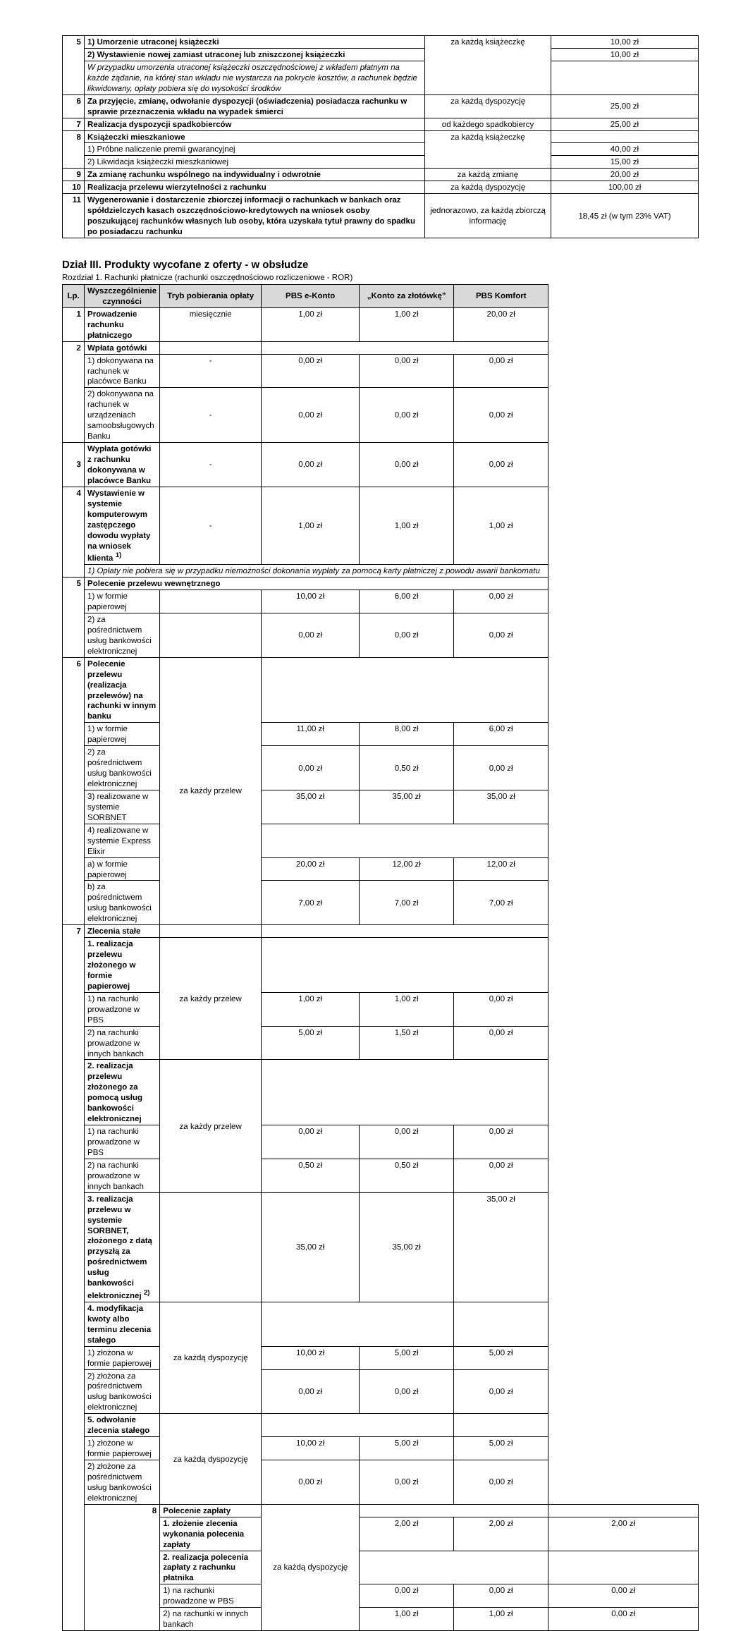| 5 | 1) Umorzenie utraconej książeczki | za każdą książeczkę | 10,00 zł |
| | 2) Wystawienie nowej zamiast utraconej lub zniszczonej książeczki | | 10,00 zł |
| | W przypadku umorzenia utraconej książeczki oszczędnościowej z wkładem płatnym na każde żądanie, na której stan wkładu nie wystarcza na pokrycie kosztów, a rachunek będzie likwidowany, opłaty pobiera się do wysokości środków | | |
| 6 | Za przyjęcie, zmianę, odwołanie dyspozycji (oświadczenia) posiadacza rachunku w sprawie przeznaczenia wkładu na wypadek śmierci | za każdą dyspozycję | 25,00 zł |
| 7 | Realizacja dyspozycji spadkobierców | od każdego spadkobiercy | 25,00 zł |
| 8 | Książeczki mieszkaniowe | za każdą książeczkę | |
| | 1) Próbne naliczenie premii gwarancyjnej | | 40,00 zł |
| | 2) Likwidacja książeczki mieszkaniowej | | 15,00 zł |
| 9 | Za zmianę rachunku wspólnego na indywidualny i odwrotnie | za każdą zmianę | 20,00 zł |
| 10 | Realizacja przelewu wierzytelności z rachunku | za każdą dyspozycję | 100,00 zł |
| 11 | Wygenerowanie i dostarczenie zbiorczej informacji o rachunkach w bankach oraz spółdzielczych kasach oszczędnościowo-kredytowych na wniosek osoby poszukującej rachunków własnych lub osoby, która uzyskała tytuł prawny do spadku po posiadaczu rachunku | jednorazowo, za każdą zbiorczą informację | 18,45 zł (w tym 23% VAT) |
Dział III. Produkty wycofane z oferty - w obsłudze
Rozdział 1. Rachunki płatnicze (rachunki oszczędnościowo rozliczeniowe - ROR)
| Lp. | Wyszczególnienie czynności | Tryb pobierania opłaty | PBS e-Konto | „Konto za złotówkę” | PBS Komfort | |
| --- | --- | --- | --- | --- | --- | --- |
| 1 | Prowadzenie rachunku płatniczego | miesięcznie | 1,00 zł | 1,00 zł | 20,00 zł | |
| 2 | Wpłata gotówki | | | | | |
| | 1) dokonywana na rachunek w placówce Banku | - | 0,00 zł | 0,00 zł | 0,00 zł | |
| | 2) dokonywana na rachunek w urządzeniach samoobsługowych Banku | - | 0,00 zł | 0,00 zł | 0,00 zł | |
| 3 | Wypłata gotówki z rachunku dokonywana w placówce Banku | - | 0,00 zł | 0,00 zł | 0,00 zł | |
| 4 | Wystawienie w systemie komputerowym zastępczego dowodu wypłaty na wniosek klienta <sup>1)</sup> | - | 1,00 zł | 1,00 zł | 1,00 zł | |
| | 1) Opłaty nie pobiera się w przypadku niemożności dokonania wypłaty za pomocą karty płatniczej z powodu awarii bankomatu | | | | | |
| 5 | Polecenie przelewu wewnętrznego | | | | | |
| | 1) w formie papierowej | | 10,00 zł | 6,00 zł | 0,00 zł | |
| | 2) za pośrednictwem usług bankowości elektronicznej | | 0,00 zł | 0,00 zł | 0,00 zł | |
| 6 | Polecenie przelewu (realizacja przelewów) na rachunki w innym banku | za każdy przelew | | | | |
| | 1) w formie papierowej | | 11,00 zł | 8,00 zł | 6,00 zł | |
| | 2) za pośrednictwem usług bankowości elektronicznej | | 0,00 zł | 0,50 zł | 0,00 zł | |
| | 3) realizowane w systemie SORBNET | | 35,00 zł | 35,00 zł | 35,00 zł | |
| | 4) realizowane w systemie Express Elixir | | | | | |
| | a) w formie papierowej | | 20,00 zł | 12,00 zł | 12,00 zł | |
| | b) za pośrednictwem usług bankowości elektronicznej | | 7,00 zł | 7,00 zł | 7,00 zł | |
| 7 | Zlecenia stałe | | | | | |
| | 1. realizacja przelewu złożonego w formie papierowej | za każdy przelew | | | | |
| | 1) na rachunki prowadzone w PBS | | 1,00 zł | 1,00 zł | 0,00 zł | |
| | 2) na rachunki prowadzone w innych bankach | | 5,00 zł | 1,50 zł | 0,00 zł | |
| | 2. realizacja przelewu złożonego za pomocą usług bankowości elektronicznej | za każdy przelew | | | | |
| | 1) na rachunki prowadzone w PBS | | 0,00 zł | 0,00 zł | 0,00 zł | |
| | 2) na rachunki prowadzone w innych bankach | | 0,50 zł | 0,50 zł | 0,00 zł | |
| | 3. realizacja przelewu w systemie SORBNET, złożonego z datą przyszłą za pośrednictwem usług bankowości elektronicznej <sup>2)</sup> | | 35,00 zł | 35,00 zł | 35,00 zł | |
| | 4. modyfikacja kwoty albo terminu zlecenia stałego | za każdą dyspozycję | | | | |
| | 1) złożona w formie papierowej | | 10,00 zł | 5,00 zł | 5,00 zł | |
| | 2) złożona za pośrednictwem usług bankowości elektronicznej | | 0,00 zł | 0,00 zł | 0,00 zł | |
| | 5. odwołanie zlecenia stałego | za każdą dyspozycję | | | | |
| | 1) złożone w formie papierowej | | 10,00 zł | 5,00 zł | 5,00 zł | |
| | 2) złożone za pośrednictwem usług bankowości elektronicznej | | 0,00 zł | 0,00 zł | 0,00 zł | |
| | 8 | Polecenie zapłaty | za każdą dyspozycję | | | |
| | | 1. złożenie zlecenia wykonania polecenia zapłaty | | 2,00 zł | 2,00 zł | 2,00 zł |
| | | 2. realizacja polecenia zapłaty z rachunku płatnika | | | | |
| | | 1) na rachunki prowadzone w PBS | | 0,00 zł | 0,00 zł | 0,00 zł |
| | | 2) na rachunki w innych bankach | | 1,00 zł | 1,00 zł | 0,00 zł |